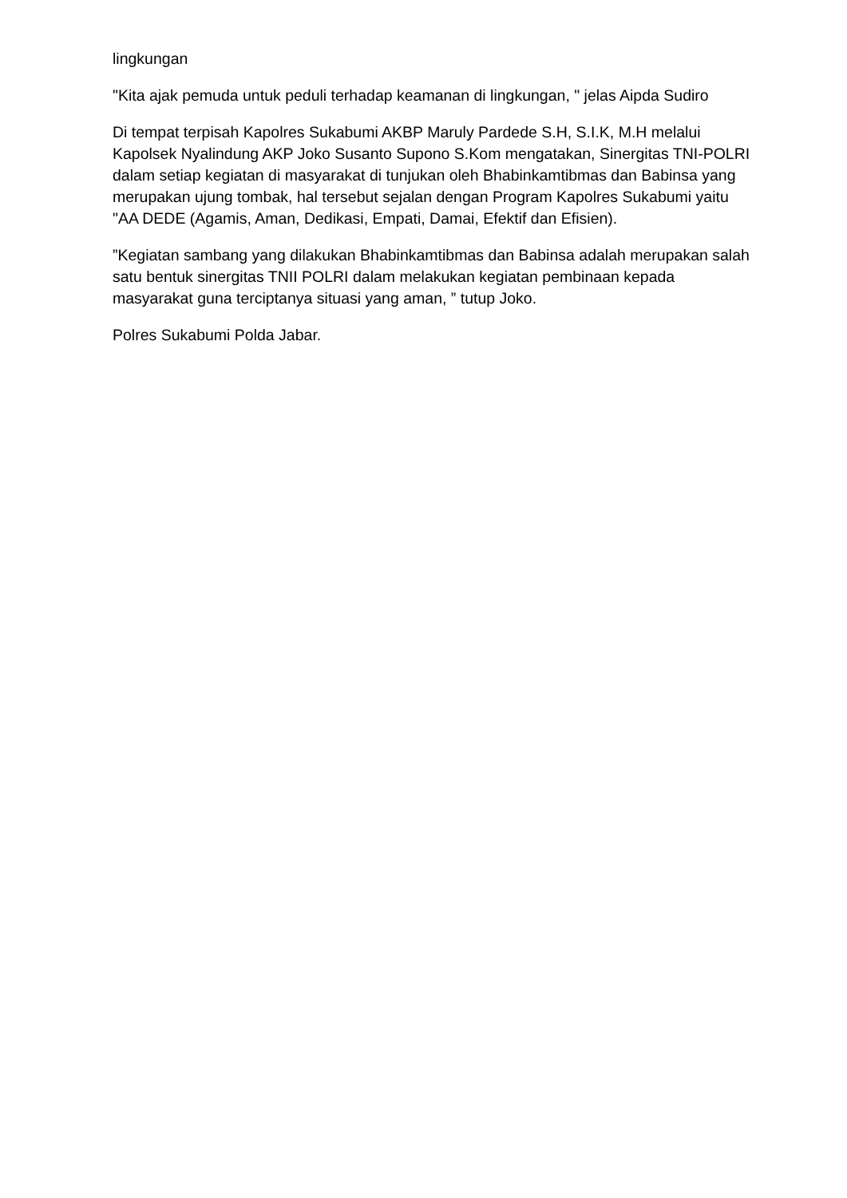lingkungan
"Kita ajak pemuda untuk peduli terhadap keamanan di lingkungan, " jelas Aipda Sudiro
Di tempat terpisah Kapolres Sukabumi AKBP Maruly Pardede S.H, S.I.K, M.H melalui Kapolsek Nyalindung AKP Joko Susanto Supono S.Kom mengatakan, Sinergitas TNI-POLRI dalam setiap kegiatan di masyarakat di tunjukan oleh Bhabinkamtibmas dan Babinsa yang merupakan ujung tombak, hal tersebut sejalan dengan Program Kapolres Sukabumi yaitu "AA DEDE (Agamis, Aman, Dedikasi, Empati, Damai, Efektif dan Efisien).
”Kegiatan sambang yang dilakukan Bhabinkamtibmas dan Babinsa adalah merupakan salah satu bentuk sinergitas TNII POLRI dalam melakukan kegiatan pembinaan kepada masyarakat guna terciptanya situasi yang aman, ” tutup Joko.
Polres Sukabumi Polda Jabar.